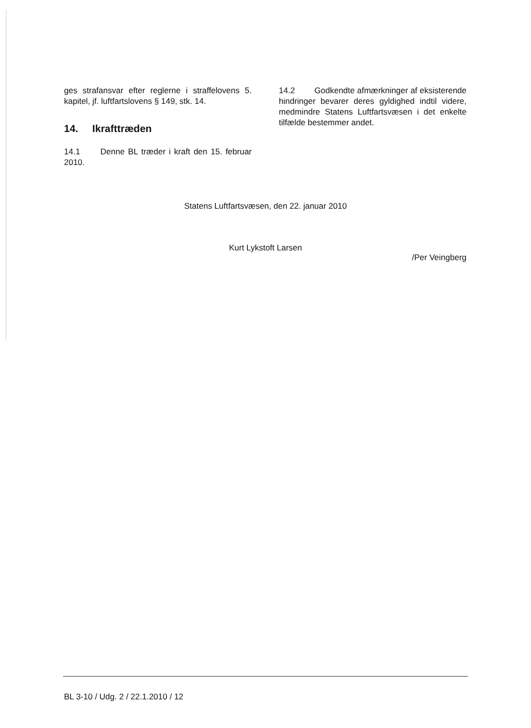ges strafansvar efter reglerne i straffelovens 5. kapitel, jf. luftfartslovens § 149, stk. 14.
14. Ikrafttræden
14.1 Denne BL træder i kraft den 15. februar 2010.
14.2 Godkendte afmærkninger af eksisterende hindringer bevarer deres gyldighed indtil videre, medmindre Statens Luftfartsvæsen i det enkelte tilfælde bestemmer andet.
Statens Luftfartsvæsen, den 22. januar 2010
Kurt Lykstoft Larsen
/Per Veingberg
BL 3-10 / Udg. 2 / 22.1.2010 / 12